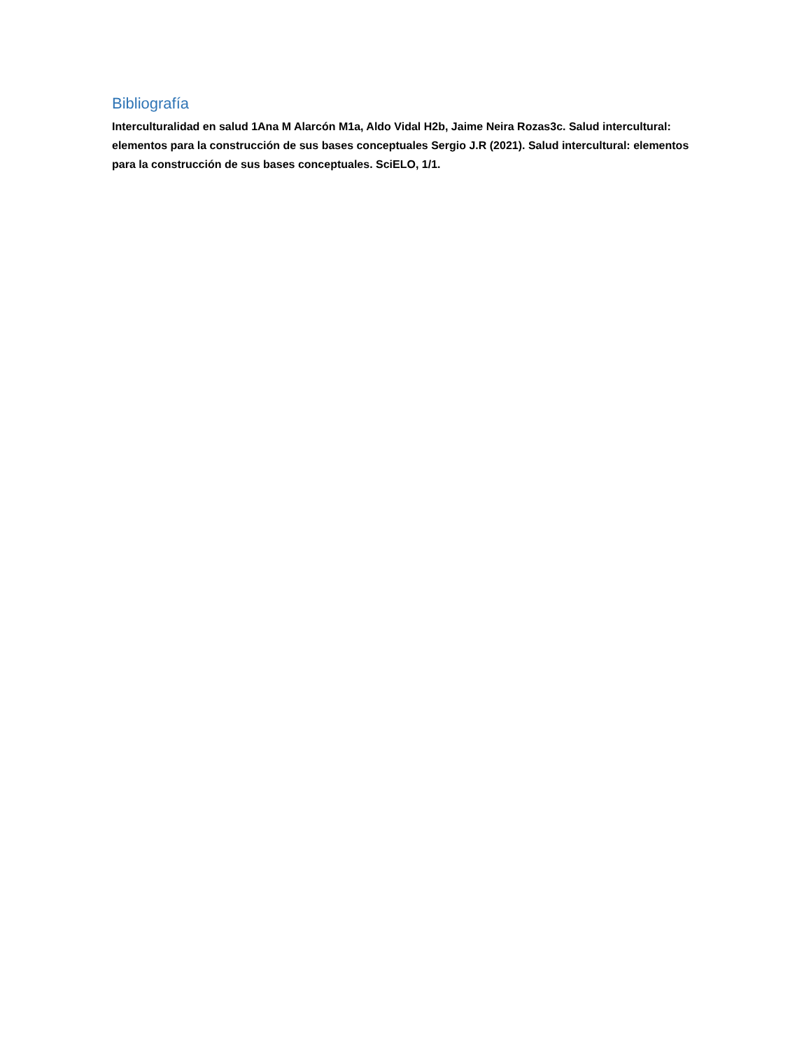Bibliografía
Interculturalidad en salud 1Ana M Alarcón M1a, Aldo Vidal H2b, Jaime Neira Rozas3c. Salud intercultural: elementos para la construcción de sus bases conceptuales Sergio J.R (2021). Salud intercultural: elementos para la construcción de sus bases conceptuales. SciELO, 1/1.